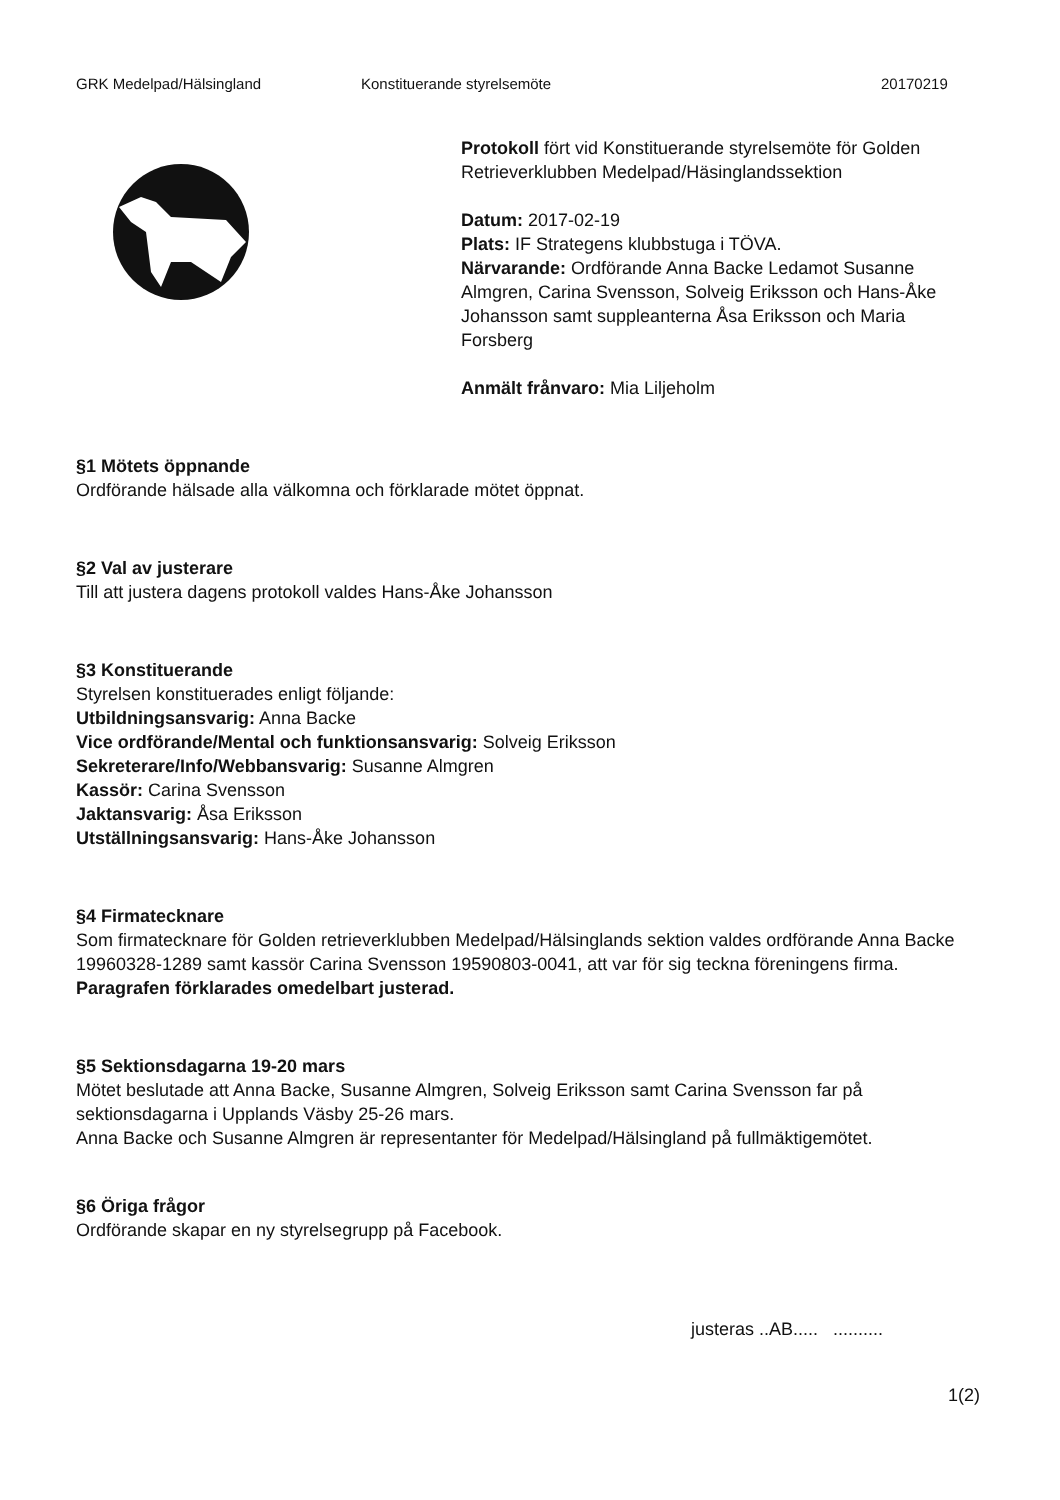GRK Medelpad/Hälsingland Konstituerande styrelsemöte 20170219
Protokoll fört vid Konstituerande styrelsemöte för Golden Retrieverklubben Medelpad/Häsinglandssektion
Datum: 2017-02-19
Plats: IF Strategens klubbstuga i TÖVA.
Närvarande: Ordförande Anna Backe Ledamot Susanne Almgren, Carina Svensson, Solveig Eriksson och Hans-Åke Johansson samt suppleanterna Åsa Eriksson och Maria Forsberg
Anmält frånvaro: Mia Liljeholm
§1 Mötets öppnande
Ordförande hälsade alla välkomna och förklarade mötet öppnat.
§2 Val av justerare
Till att justera dagens protokoll valdes Hans-Åke Johansson
§3 Konstituerande
Styrelsen konstituerades enligt följande:
Utbildningsansvarig: Anna Backe
Vice ordförande/Mental och funktionsansvarig: Solveig Eriksson
Sekreterare/Info/Webbansvarig: Susanne Almgren
Kassör: Carina Svensson
Jaktansvarig: Åsa Eriksson
Utställningsansvarig: Hans-Åke Johansson
§4 Firmatecknare
Som firmatecknare för Golden retrieverklubben Medelpad/Hälsinglands sektion valdes ordförande Anna Backe 19960328-1289 samt kassör Carina Svensson 19590803-0041, att var för sig teckna föreningens firma.
Paragrafen förklarades omedelbart justerad.
§5 Sektionsdagarna 19-20 mars
Mötet beslutade att Anna Backe, Susanne Almgren, Solveig Eriksson samt Carina Svensson far på sektionsdagarna i Upplands Väsby 25-26 mars.
Anna Backe och Susanne Almgren är representanter för Medelpad/Hälsingland på fullmäktigemötet.
§6 Öriga frågor
Ordförande skapar en ny styrelsegrupp på Facebook.
justeras ..AB..... ..........
1(2)